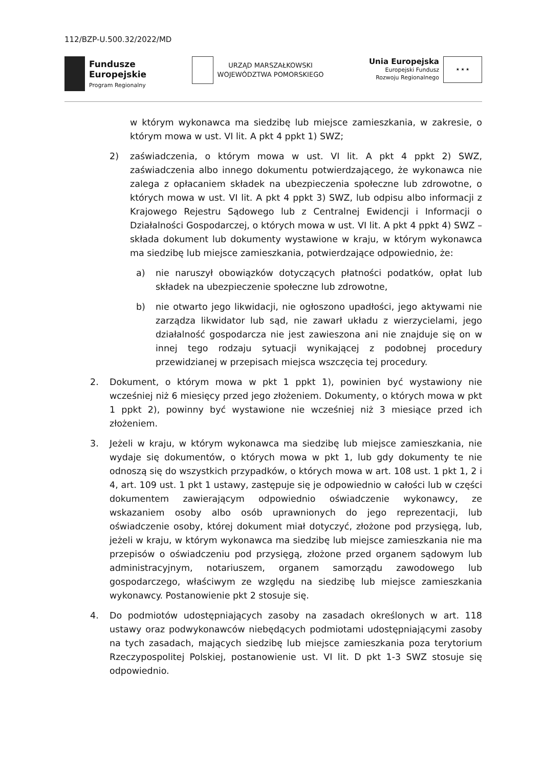112/BZP-U.500.32/2022/MD
Fundusze
Europejskie
Program Regionalny
URZĄD MARSZAŁKOWSKI
WOJEWÓDZTWA POMORSKIEGO
Unia Europejska
Europejski Fundusz
Rozwoju Regionalnego
★ ★ ★
w którym wykonawca ma siedzibę lub miejsce zamieszkania, w zakresie, o którym mowa w ust. VI lit. A pkt 4 ppkt 1) SWZ;
2) zaświadczenia, o którym mowa w ust. VI lit. A pkt 4 ppkt 2) SWZ, zaświadczenia albo innego dokumentu potwierdzającego, że wykonawca nie zalega z opłacaniem składek na ubezpieczenia społeczne lub zdrowotne, o których mowa w ust. VI lit. A pkt 4 ppkt 3) SWZ, lub odpisu albo informacji z Krajowego Rejestru Sądowego lub z Centralnej Ewidencji i Informacji o Działalności Gospodarczej, o których mowa w ust. VI lit. A pkt 4 ppkt 4) SWZ – składa dokument lub dokumenty wystawione w kraju, w którym wykonawca ma siedzibę lub miejsce zamieszkania, potwierdzające odpowiednio, że:
a) nie naruszył obowiązków dotyczących płatności podatków, opłat lub składek na ubezpieczenie społeczne lub zdrowotne,
b) nie otwarto jego likwidacji, nie ogłoszono upadłości, jego aktywami nie zarządza likwidator lub sąd, nie zawarł układu z wierzycielami, jego działalność gospodarcza nie jest zawieszona ani nie znajduje się on w innej tego rodzaju sytuacji wynikającej z podobnej procedury przewidzianej w przepisach miejsca wszczęcia tej procedury.
2. Dokument, o którym mowa w pkt 1 ppkt 1), powinien być wystawiony nie wcześniej niż 6 miesięcy przed jego złożeniem. Dokumenty, o których mowa w pkt 1 ppkt 2), powinny być wystawione nie wcześniej niż 3 miesiące przed ich złożeniem.
3. Jeżeli w kraju, w którym wykonawca ma siedzibę lub miejsce zamieszkania, nie wydaje się dokumentów, o których mowa w pkt 1, lub gdy dokumenty te nie odnoszą się do wszystkich przypadków, o których mowa w art. 108 ust. 1 pkt 1, 2 i 4, art. 109 ust. 1 pkt 1 ustawy, zastępuje się je odpowiednio w całości lub w części dokumentem zawierającym odpowiednio oświadczenie wykonawcy, ze wskazaniem osoby albo osób uprawnionych do jego reprezentacji, lub oświadczenie osoby, której dokument miał dotyczyć, złożone pod przysięgą, lub, jeżeli w kraju, w którym wykonawca ma siedzibę lub miejsce zamieszkania nie ma przepisów o oświadczeniu pod przysięgą, złożone przed organem sądowym lub administracyjnym, notariuszem, organem samorządu zawodowego lub gospodarczego, właściwym ze względu na siedzibę lub miejsce zamieszkania wykonawcy. Postanowienie pkt 2 stosuje się.
4. Do podmiotów udostępniających zasoby na zasadach określonych w art. 118 ustawy oraz podwykonawców niebędących podmiotami udostępniającymi zasoby na tych zasadach, mających siedzibę lub miejsce zamieszkania poza terytorium Rzeczypospolitej Polskiej, postanowienie ust. VI lit. D pkt 1-3 SWZ stosuje się odpowiednio.